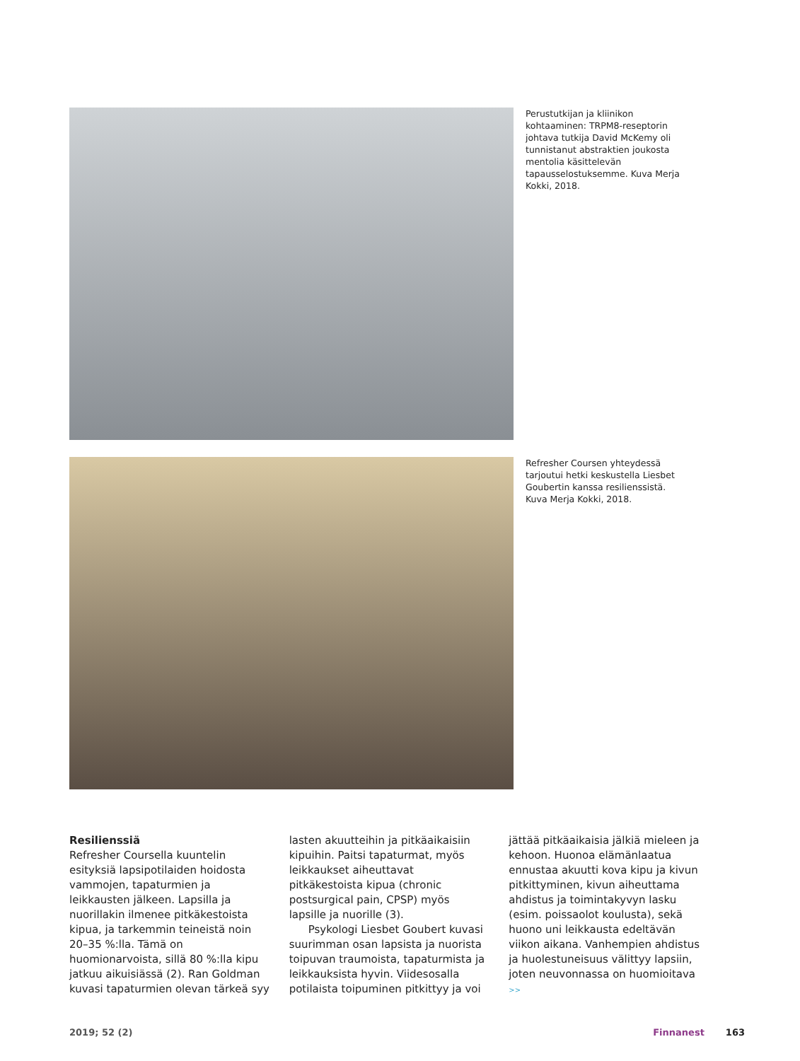Perustutkijan ja kliinikon kohtaaminen: TRPM8-reseptorin johtava tutkija David McKemy oli tunnistanut abstraktien joukosta mentolia käsittelevän tapausselostuksemme. Kuva Merja Kokki, 2018.
Refresher Coursen yhteydessä tarjoutui hetki keskustella Liesbet Goubertin kanssa resilienssistä. Kuva Merja Kokki, 2018.
Resilienssiä
Refresher Coursella kuuntelin esityksiä lapsipotilaiden hoidosta vammojen, tapaturmien ja leikkausten jälkeen. Lapsilla ja nuorillakin ilmenee pitkäkestoista kipua, ja tarkemmin teineistä noin 20–35 %:lla. Tämä on huomionarvoista, sillä 80 %:lla kipu jatkuu aikuisiässä (2). Ran Goldman kuvasi tapaturmien olevan tärkeä syy lasten akuutteihin ja pitkäaikaisiin kipuihin. Paitsi tapaturmat, myös leikkaukset aiheuttavat pitkäkestoista kipua (chronic postsurgical pain, CPSP) myös lapsille ja nuorille (3).
Psykologi Liesbet Goubert kuvasi suurimman osan lapsista ja nuorista toipuvan traumoista, tapaturmista ja leikkauksista hyvin. Viidesosalla potilaista toipuminen pitkittyy ja voi jättää pitkäaikaisia jälkiä mieleen ja kehoon. Huonoa elämänlaatua ennustaa akuutti kova kipu ja kivun pitkittyminen, kivun aiheuttama ahdistus ja toimintakyvyn lasku (esim. poissaolot koulusta), sekä huono uni leikkausta edeltävän viikon aikana. Vanhempien ahdistus ja huolestuneisuus välittyy lapsiin, joten neuvonnassa on huomioitava >>
2019; 52 (2) Finnanest 163